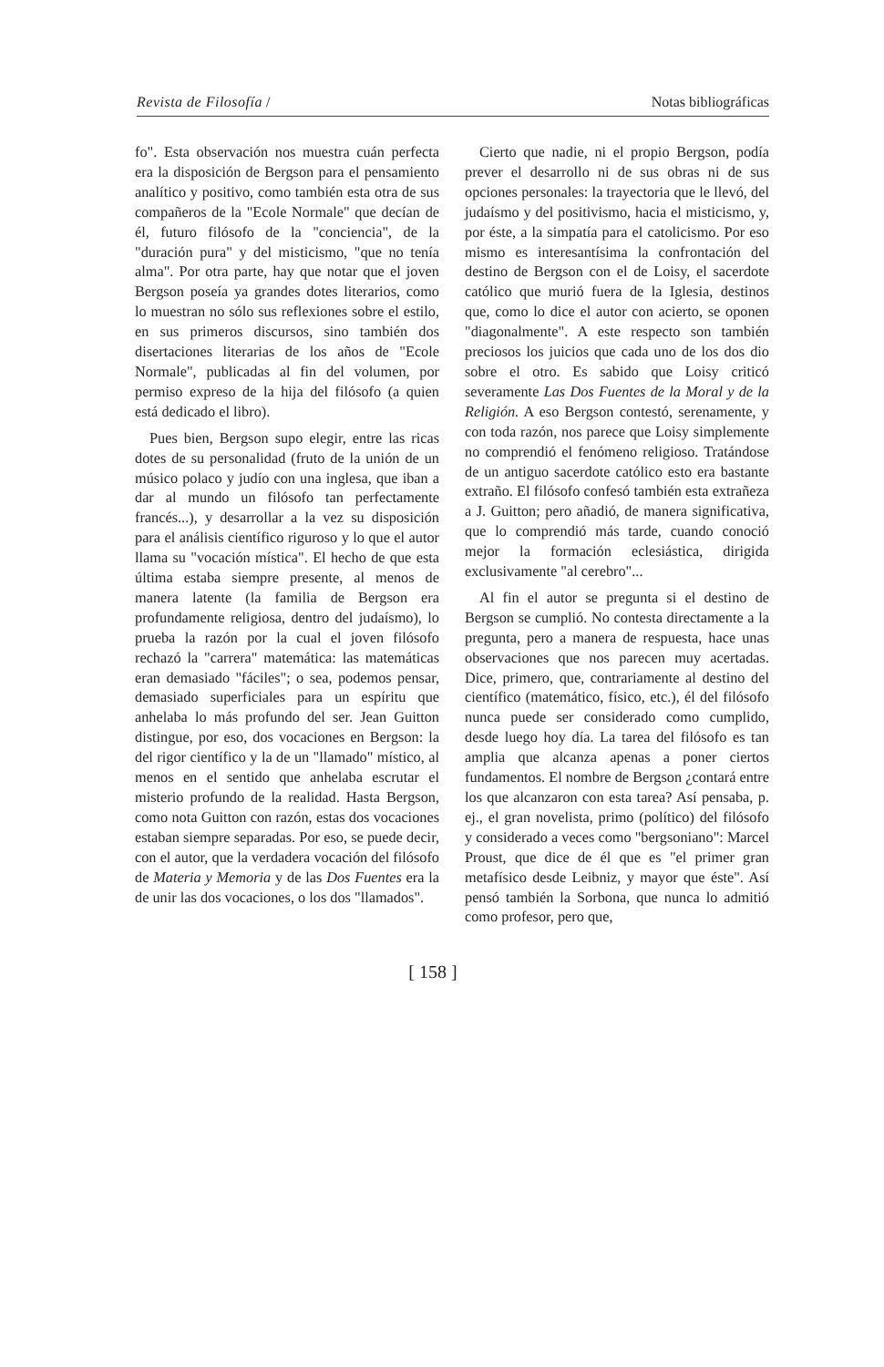Revista de Filosofía / Notas bibliográficas
fo". Esta observación nos muestra cuán perfecta era la disposición de Bergson para el pensamiento analítico y positivo, como también esta otra de sus compañeros de la "Ecole Normale" que decían de él, futuro filósofo de la "conciencia", de la "duración pura" y del misticismo, "que no tenía alma". Por otra parte, hay que notar que el joven Bergson poseía ya grandes dotes literarios, como lo muestran no sólo sus reflexiones sobre el estilo, en sus primeros discursos, sino también dos disertaciones literarias de los años de "Ecole Normale", publicadas al fin del volumen, por permiso expreso de la hija del filósofo (a quien está dedicado el libro).
Pues bien, Bergson supo elegir, entre las ricas dotes de su personalidad (fruto de la unión de un músico polaco y judío con una inglesa, que iban a dar al mundo un filósofo tan perfectamente francés...), y desarrollar a la vez su disposición para el análisis científico riguroso y lo que el autor llama su "vocación mística". El hecho de que esta última estaba siempre presente, al menos de manera latente (la familia de Bergson era profundamente religiosa, dentro del judaísmo), lo prueba la razón por la cual el joven filósofo rechazó la "carrera" matemática: las matemáticas eran demasiado "fáciles"; o sea, podemos pensar, demasiado superficiales para un espíritu que anhelaba lo más profundo del ser. Jean Guitton distingue, por eso, dos vocaciones en Bergson: la del rigor científico y la de un "llamado" místico, al menos en el sentido que anhelaba escrutar el misterio profundo de la realidad. Hasta Bergson, como nota Guitton con razón, estas dos vocaciones estaban siempre separadas. Por eso, se puede decir, con el autor, que la verdadera vocación del filósofo de Materia y Memoria y de las Dos Fuentes era la de unir las dos vocaciones, o los dos "llamados".
Cierto que nadie, ni el propio Bergson, podía prever el desarrollo ni de sus obras ni de sus opciones personales: la trayectoria que le llevó, del judaísmo y del positivismo, hacia el misticismo, y, por éste, a la simpatía para el catolicismo. Por eso mismo es interesantísima la confrontación del destino de Bergson con el de Loisy, el sacerdote católico que murió fuera de la Iglesia, destinos que, como lo dice el autor con acierto, se oponen "diagonalmente". A este respecto son también preciosos los juicios que cada uno de los dos dio sobre el otro. Es sabido que Loisy criticó severamente Las Dos Fuentes de la Moral y de la Religión. A eso Bergson contestó, serenamente, y con toda razón, nos parece que Loisy simplemente no comprendió el fenómeno religioso. Tratándose de un antiguo sacerdote católico esto era bastante extraño. El filósofo confesó también esta extrañeza a J. Guitton; pero añadió, de manera significativa, que lo comprendió más tarde, cuando conoció mejor la formación eclesiástica, dirigida exclusivamente "al cerebro"...
Al fin el autor se pregunta si el destino de Bergson se cumplió. No contesta directamente a la pregunta, pero a manera de respuesta, hace unas observaciones que nos parecen muy acertadas. Dice, primero, que, contrariamente al destino del científico (matemático, físico, etc.), él del filósofo nunca puede ser considerado como cumplido, desde luego hoy día. La tarea del filósofo es tan amplia que alcanza apenas a poner ciertos fundamentos. El nombre de Bergson ¿contará entre los que alcanzaron con esta tarea? Así pensaba, p. ej., el gran novelista, primo (político) del filósofo y considerado a veces como "bergsoniano": Marcel Proust, que dice de él que es "el primer gran metafísico desde Leibniz, y mayor que éste". Así pensó también la Sorbona, que nunca lo admitió como profesor, pero que,
[ 158 ]